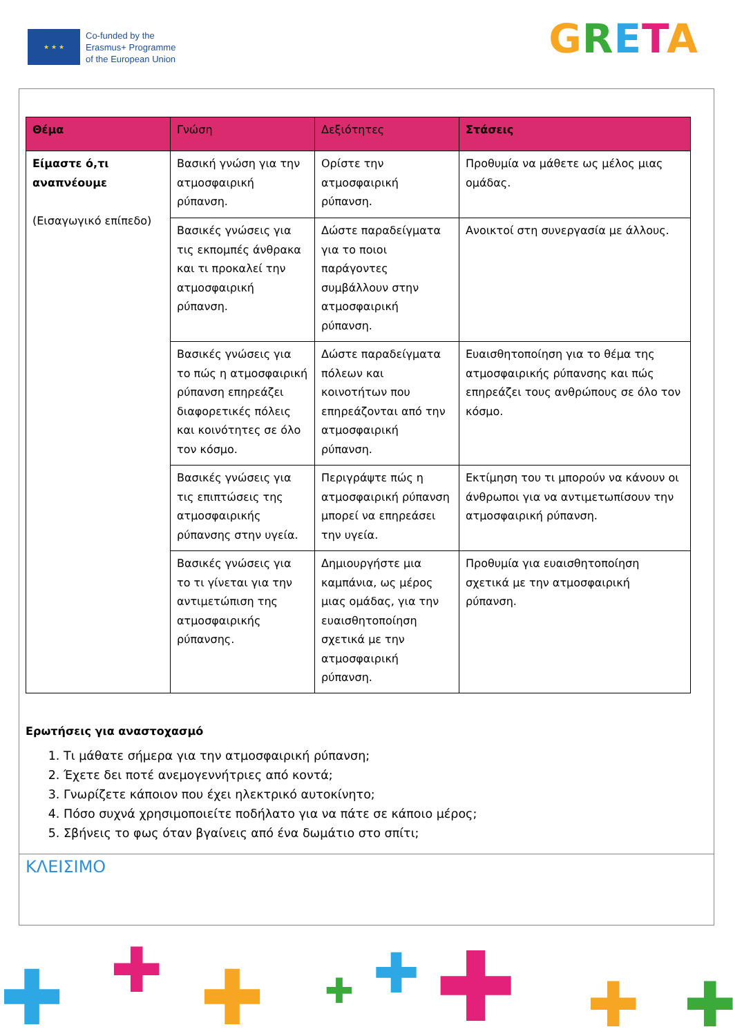★ ★ ★
Co-funded by the
Erasmus+ Programme
of the European Union
GRETA
| Θέμα | Γνώση | Δεξιότητες | Στάσεις |
| --- | --- | --- | --- |
| Είμαστε ό,τι αναπνέουμε (Εισαγωγικό επίπεδο) | Βασική γνώση για την ατμοσφαιρική ρύπανση. | Ορίστε την ατμοσφαιρική ρύπανση. | Προθυμία να μάθετε ως μέλος μιας ομάδας. |
| | Βασικές γνώσεις για τις εκπομπές άνθρακα και τι προκαλεί την ατμοσφαιρική ρύπανση. | Δώστε παραδείγματα για το ποιοι παράγοντες συμβάλλουν στην ατμοσφαιρική ρύπανση. | Ανοικτοί στη συνεργασία με άλλους. |
| | Βασικές γνώσεις για το πώς η ατμοσφαιρική ρύπανση επηρεάζει διαφορετικές πόλεις και κοινότητες σε όλο τον κόσμο. | Δώστε παραδείγματα πόλεων και κοινοτήτων που επηρεάζονται από την ατμοσφαιρική ρύπανση. | Ευαισθητοποίηση για το θέμα της ατμοσφαιρικής ρύπανσης και πώς επηρεάζει τους ανθρώπους σε όλο τον κόσμο. |
| | Βασικές γνώσεις για τις επιπτώσεις της ατμοσφαιρικής ρύπανσης στην υγεία. | Περιγράψτε πώς η ατμοσφαιρική ρύπανση μπορεί να επηρεάσει την υγεία. | Εκτίμηση του τι μπορούν να κάνουν οι άνθρωποι για να αντιμετωπίσουν την ατμοσφαιρική ρύπανση. |
| | Βασικές γνώσεις για το τι γίνεται για την αντιμετώπιση της ατμοσφαιρικής ρύπανσης. | Δημιουργήστε μια καμπάνια, ως μέρος μιας ομάδας, για την ευαισθητοποίηση σχετικά με την ατμοσφαιρική ρύπανση. | Προθυμία για ευαισθητοποίηση σχετικά με την ατμοσφαιρική ρύπανση. |
Ερωτήσεις για αναστοχασμό
1. Τι μάθατε σήμερα για την ατμοσφαιρική ρύπανση;
2. Έχετε δει ποτέ ανεμογεννήτριες από κοντά;
3. Γνωρίζετε κάποιον που έχει ηλεκτρικό αυτοκίνητο;
4. Πόσο συχνά χρησιμοποιείτε ποδήλατο για να πάτε σε κάποιο μέρος;
5. Σβήνεις το φως όταν βγαίνεις από ένα δωμάτιο στο σπίτι;
ΚΛΕΙΣΙΜΟ
✚ ✚ ✚ ✚ ✚ ✚ ✚ ✚